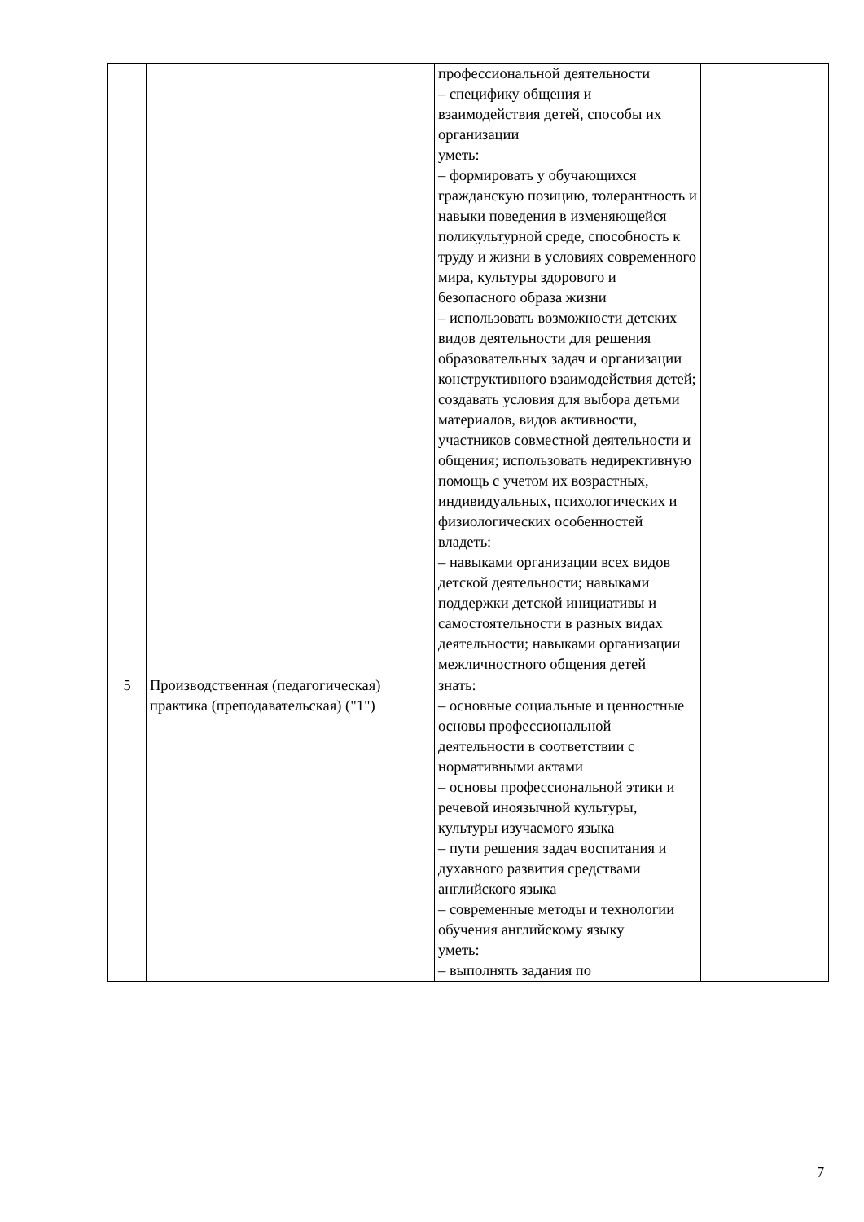| | | профессиональной деятельности – специфику общения и взаимодействия детей, способы их организации уметь: – формировать у обучающихся гражданскую позицию, толерантность и навыки поведения в изменяющейся поликультурной среде, способность к труду и жизни в условиях современного мира, культуры здорового и безопасного образа жизни – использовать возможности детских видов деятельности для решения образовательных задач и организации конструктивного взаимодействия детей; создавать условия для выбора детьми материалов, видов активности, участников совместной деятельности и общения; использовать недирективную помощь с учетом их возрастных, индивидуальных, психологических и физиологических особенностей владеть: – навыками организации всех видов детской деятельности; навыками поддержки детской инициативы и самостоятельности в разных видах деятельности; навыками организации межличностного общения детей | |
| 5 | Производственная (педагогическая) практика (преподавательская) ("1") | знать: – основные социальные и ценностные основы профессиональной деятельности в соответствии с нормативными актами – основы профессиональной этики и речевой иноязычной культуры, культуры изучаемого языка – пути решения задач воспитания и духавного развития средствами английского языка – современные методы и технологии обучения английскому языку уметь: – выполнять задания по | |
7